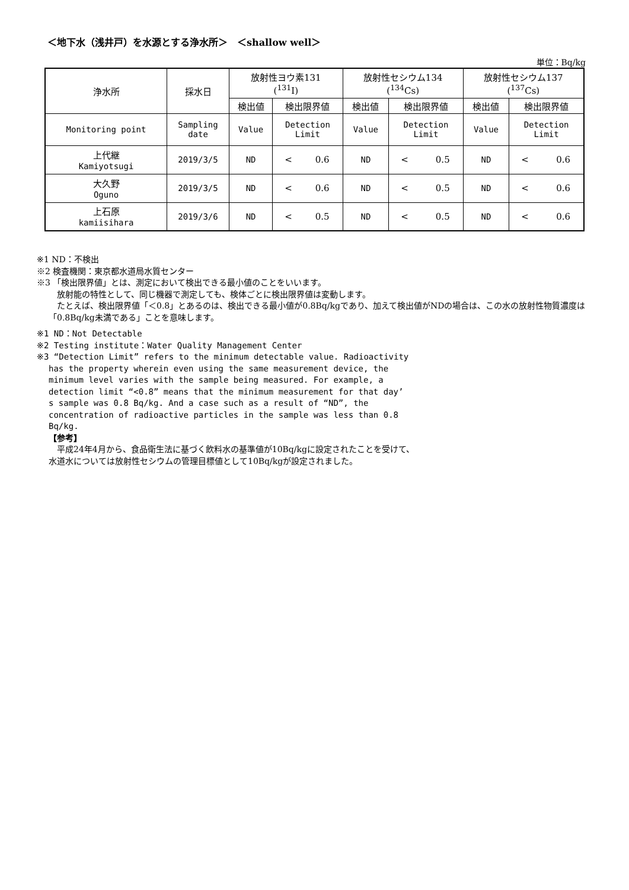＜地下水（浅井戸）を水源とする浄水所＞　＜shallow well＞
単位：Bq/kg
| 浄水所 | 採水日 | 放射性ヨウ素131 (<sup>131</sup>I) | | 放射性セシウム134 (<sup>134</sup>Cs) | | 放射性セシウム137 (<sup>137</sup>Cs) | |
| | | 検出値 | 検出限界値 | 検出値 | 検出限界値 | 検出値 | 検出限界値 |
| Monitoring point | Sampling date | Value | Detection Limit | Value | Detection Limit | Value | Detection Limit |
| 上代継 Kamiyotsugi | 2019/3/5 | ND | < 0.6 | ND | < 0.5 | ND | < 0.6 |
| 大久野 Oguno | 2019/3/5 | ND | < 0.6 | ND | < 0.5 | ND | < 0.6 |
| 上石原 kamiisihara | 2019/3/6 | ND | < 0.5 | ND | < 0.5 | ND | < 0.6 |
※1 ND：不検出
※2 検査機関：東京都水道局水質センター
※3 「検出限界値」とは、測定において検出できる最小値のことをいいます。
　放射能の特性として、同じ機器で測定しても、検体ごとに検出限界値は変動します。
　たとえば、検出限界値「＜0.8」とあるのは、検出できる最小値が0.8Bq/kgであり、加えて検出値がNDの場合は、この水の放射性物質濃度は「0.8Bq/kg未満である」ことを意味します。
※1 ND：Not Detectable
※2 Testing institute：Water Quality Management Center
※3 “Detection Limit” refers to the minimum detectable value. Radioactivity
has the property wherein even using the same measurement device, the
minimum level varies with the sample being measured. For example, a
detection limit “<0.8” means that the minimum measurement for that day’
s sample was 0.8 Bq/kg. And a case such as a result of “ND”, the
concentration of radioactive particles in the sample was less than 0.8
Bq/kg.
【参考】
　平成24年4月から、食品衛生法に基づく飲料水の基準値が10Bq/kgに設定されたことを受けて、
水道水については放射性セシウムの管理目標値として10Bq/kgが設定されました。